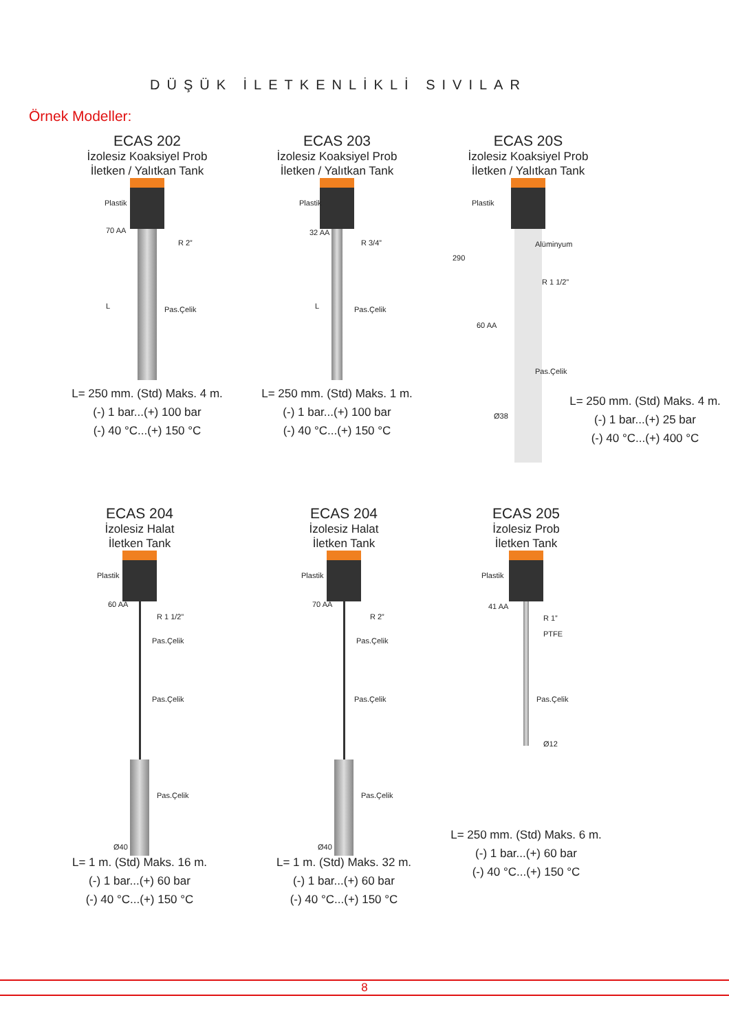DÜŞÜK İLETKENLİKLİ SIVILAR
Örnek Modeller:
ECAS 202
İzolesiz Koaksiyel Prob
İletken / Yalıtkan Tank
Plastik
70 AA
R 2”
Pas.Çelik L
L= 250 mm. (Std) Maks. 4 m.
(-) 1 bar...(+) 100 bar
(-) 40 °C...(+) 150 °C
ECAS 203
İzolesiz Koaksiyel Prob
İletken / Yalıtkan Tank
Plastik
32 AA
R 3/4”
Pas.Çelik L
L= 250 mm. (Std) Maks. 1 m.
(-) 1 bar...(+) 100 bar
(-) 40 °C...(+) 150 °C
ECAS 20S
İzolesiz Koaksiyel Prob
İletken / Yalıtkan Tank
Plastik
Alüminyum
R 1 1/2”
60 AA
290
Pas.Çelik
Ø38
L= 250 mm. (Std) Maks. 4 m.
(-) 1 bar...(+) 25 bar
(-) 40 °C...(+) 400 °C
ECAS 204
İzolesiz Halat
İletken Tank
Plastik
60 AA
R 1 1/2”
Pas.Çelik
Pas.Çelik
Pas.Çelik
Ø40
L= 1 m. (Std) Maks. 16 m.
(-) 1 bar...(+) 60 bar
(-) 40 °C...(+) 150 °C
ECAS 204
İzolesiz Halat
İletken Tank
Plastik
70 AA
R 2”
Pas.Çelik
Pas.Çelik
Pas.Çelik
Ø40
L= 1 m. (Std) Maks. 32 m.
(-) 1 bar...(+) 60 bar
(-) 40 °C...(+) 150 °C
ECAS 205
İzolesiz Prob
İletken Tank
Plastik
41 AA
R 1”
PTFE
Pas.Çelik
Ø12
L= 250 mm. (Std) Maks. 6 m.
(-) 1 bar...(+) 60 bar
(-) 40 °C...(+) 150 °C
8